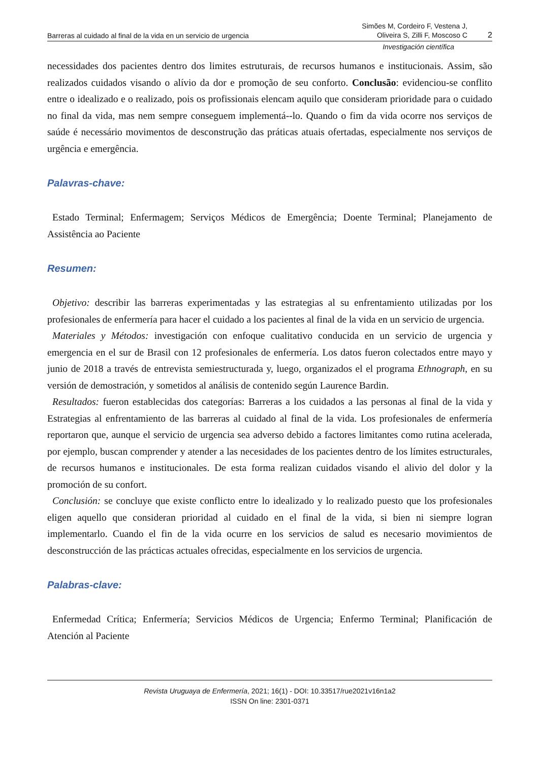Barreras al cuidado al final de la vida en un servicio de urgencia Simões M, Cordeiro F, Vestena J,
Oliveira S, Zilli F, Moscoso C 2
Investigación científica
necessidades dos pacientes dentro dos limites estruturais, de recursos humanos e institucionais. Assim, são realizados cuidados visando o alívio da dor e promoção de seu conforto. Conclusão: evidenciou-se conflito entre o idealizado e o realizado, pois os profissionais elencam aquilo que consideram prioridade para o cuidado no final da vida, mas nem sempre conseguem implementá--lo. Quando o fim da vida ocorre nos serviços de saúde é necessário movimentos de desconstrução das práticas atuais ofertadas, especialmente nos serviços de urgência e emergência.
Palavras-chave:
Estado Terminal; Enfermagem; Serviços Médicos de Emergência; Doente Terminal; Planejamento de Assistência ao Paciente
Resumen:
Objetivo: describir las barreras experimentadas y las estrategias al su enfrentamiento utilizadas por los profesionales de enfermería para hacer el cuidado a los pacientes al final de la vida en un servicio de urgencia.
Materiales y Métodos: investigación con enfoque cualitativo conducida en un servicio de urgencia y emergencia en el sur de Brasil con 12 profesionales de enfermería. Los datos fueron colectados entre mayo y junio de 2018 a través de entrevista semiestructurada y, luego, organizados el el programa Ethnograph, en su versión de demostración, y sometidos al análisis de contenido según Laurence Bardin.
Resultados: fueron establecidas dos categorías: Barreras a los cuidados a las personas al final de la vida y Estrategias al enfrentamiento de las barreras al cuidado al final de la vida. Los profesionales de enfermería reportaron que, aunque el servicio de urgencia sea adverso debido a factores limitantes como rutina acelerada, por ejemplo, buscan comprender y atender a las necesidades de los pacientes dentro de los límites estructurales, de recursos humanos e institucionales. De esta forma realizan cuidados visando el alivio del dolor y la promoción de su confort.
Conclusión: se concluye que existe conflicto entre lo idealizado y lo realizado puesto que los profesionales eligen aquello que consideran prioridad al cuidado en el final de la vida, si bien ni siempre logran implementarlo. Cuando el fin de la vida ocurre en los servicios de salud es necesario movimientos de desconstrucción de las prácticas actuales ofrecidas, especialmente en los servicios de urgencia.
Palabras-clave:
Enfermedad Crítica; Enfermería; Servicios Médicos de Urgencia; Enfermo Terminal; Planificación de Atención al Paciente
Revista Uruguaya de Enfermería, 2021; 16(1) - DOI: 10.33517/rue2021v16n1a2
ISSN On line: 2301-0371